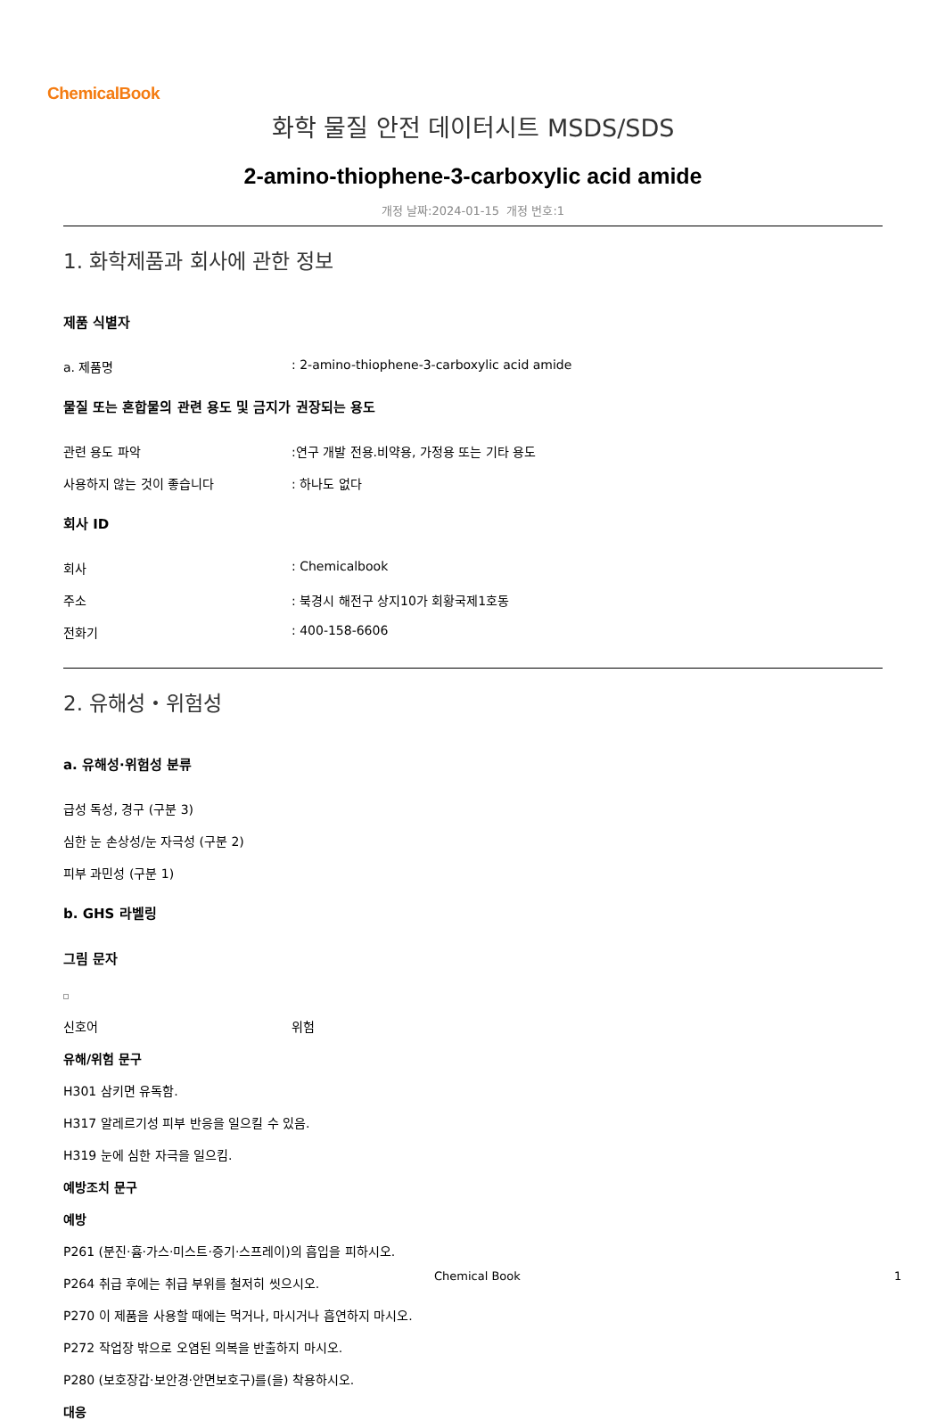ChemicalBook
화학 물질 안전 데이터시트 MSDS/SDS
2-amino-thiophene-3-carboxylic acid amide
개정 날짜:2024-01-15 개정 번호:1
1. 화학제품과 회사에 관한 정보
제품 식별자
a. 제품명 : 2-amino-thiophene-3-carboxylic acid amide
물질 또는 혼합물의 관련 용도 및 금지가 권장되는 용도
관련 용도 파악 :연구 개발 전용.비약용, 가정용 또는 기타 용도
사용하지 않는 것이 좋습니다 : 하나도 없다
회사 ID
회사 : Chemicalbook
주소 : 북경시 해전구 상지10가 회황국제1호동
전화기 : 400-158-6606
2. 유해성・위험성
a. 유해성·위험성 분류
급성 독성, 경구 (구분 3)
심한 눈 손상성/눈 자극성 (구분 2)
피부 과민성 (구분 1)
b. GHS 라벨링
그림 문자
신호어 위험
유해/위험 문구
H301 삼키면 유독함.
H317 알레르기성 피부 반응을 일으킬 수 있음.
H319 눈에 심한 자극을 일으킴.
예방조치 문구
예방
P261 (분진·흄·가스·미스트·증기·스프레이)의 흡입을 피하시오.
P264 취급 후에는 취급 부위를 철저히 씻으시오.
P270 이 제품을 사용할 때에는 먹거나, 마시거나 흡연하지 마시오.
P272 작업장 밖으로 오염된 의복을 반출하지 마시오.
P280 (보호장갑·보안경·안면보호구)를(을) 착용하시오.
대응
Chemical Book 1